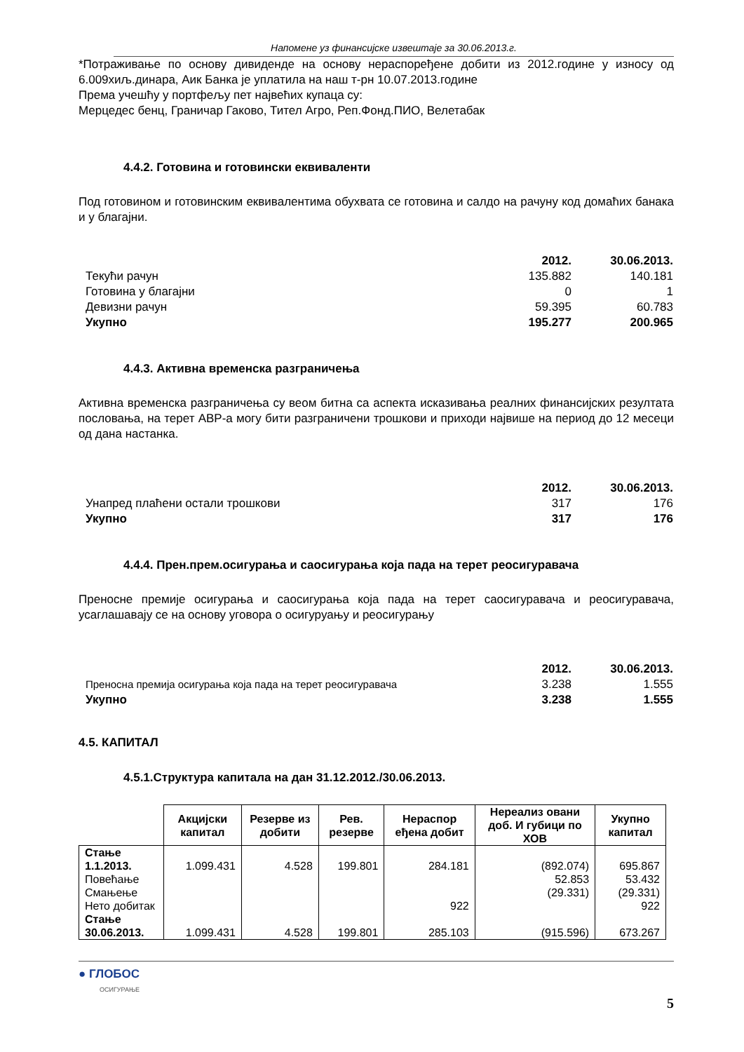Напомене уз финансијске извештаје за 30.06.2013.г.
*Потраживање по основу дивиденде на основу нераспоређене добити из 2012.године у износу од 6.009хиљ.динара, Аик Банка је уплатила на наш т-рн 10.07.2013.године
Према учешћу у портфељу пет највећих купаца су:
Мерцедес бенц, Граничар Гаково, Тител Агро, Реп.Фонд.ПИО, Велетабак
4.4.2. Готовина и готовински еквиваленти
Под готовином и готовинским еквивалентима обухвата се готовина и салдо на рачуну код домаћих банака и у благајни.
| | 2012. | 30.06.2013. |
| Текући рачун | 135.882 | 140.181 |
| Готовина у благајни | 0 | 1 |
| Девизни рачун | 59.395 | 60.783 |
| Укупно | 195.277 | 200.965 |
4.4.3. Активна временска разграничења
Активна временска разграничења су веом битна са аспекта исказивања реалних финансијских резултата пословања, на терет АВР-а могу бити разграничени трошкови и приходи највише на период до 12 месеци од дана настанка.
| | 2012. | 30.06.2013. |
| Унапред плаћени остали трошкови | 317 | 176 |
| Укупно | 317 | 176 |
4.4.4. Прен.прем.осигурања и саосигурања која пада на терет реосигуравача
Преносне премије осигурања и саосигурања која пада на терет саосигуравача и реосигуравача, усаглашавају се на основу уговора о осигуруању и реосигурању
| | 2012. | 30.06.2013. |
| Преносна премија осигурања која пада на терет реосигуравача | 3.238 | 1.555 |
| Укупно | 3.238 | 1.555 |
4.5. КАПИТАЛ
4.5.1.Структура капитала на дан 31.12.2012./30.06.2013.
| | Акцијски капитал | Резерве из добити | Рев. резерве | Нераспор еђена добит | Нереализ овани доб. И губици по ХОВ | Укупно капитал |
| --- | --- | --- | --- | --- | --- | --- |
| Стање 1.1.2013. | 1.099.431 | 4.528 | 199.801 | 284.181 | (892.074) | 695.867 |
| Повећање | | | | | 52.853 | 53.432 |
| Смањење | | | | | (29.331) | (29.331) |
| Нето добитак | | | | 922 | | 922 |
| Стање 30.06.2013. | 1.099.431 | 4.528 | 199.801 | 285.103 | (915.596) | 673.267 |
● ГЛОБОС
ОСИГУРАЊЕ
5